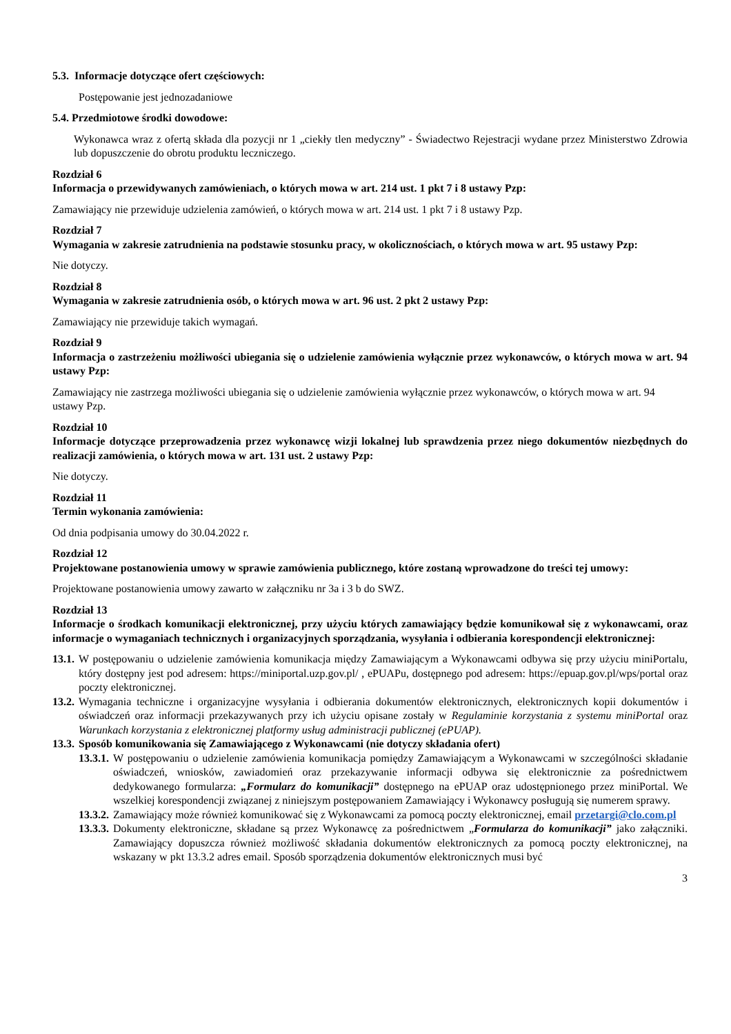5.3. Informacje dotyczące ofert częściowych:
Postępowanie jest jednozadaniowe
5.4. Przedmiotowe środki dowodowe:
Wykonawca wraz z ofertą składa dla pozycji nr 1 „ciekły tlen medyczny” - Świadectwo Rejestracji wydane przez Ministerstwo Zdrowia lub dopuszczenie do obrotu produktu leczniczego.
Rozdział 6
Informacja o przewidywanych zamówieniach, o których mowa w art. 214 ust. 1 pkt 7 i 8 ustawy Pzp:
Zamawiający nie przewiduje udzielenia zamówień, o których mowa w art. 214 ust. 1 pkt 7 i 8 ustawy Pzp.
Rozdział 7
Wymagania w zakresie zatrudnienia na podstawie stosunku pracy, w okolicznościach, o których mowa w art. 95 ustawy Pzp:
Nie dotyczy.
Rozdział 8
Wymagania w zakresie zatrudnienia osób, o których mowa w art. 96 ust. 2 pkt 2 ustawy Pzp:
Zamawiający nie przewiduje takich wymagań.
Rozdział 9
Informacja o zastrzeżeniu możliwości ubiegania się o udzielenie zamówienia wyłącznie przez wykonawców, o których mowa w art. 94 ustawy Pzp:
Zamawiający nie zastrzega możliwości ubiegania się o udzielenie zamówienia wyłącznie przez wykonawców, o których mowa w art. 94 ustawy Pzp.
Rozdział 10
Informacje dotyczące przeprowadzenia przez wykonawcę wizji lokalnej lub sprawdzenia przez niego dokumentów niezbędnych do realizacji zamówienia, o których mowa w art. 131 ust. 2 ustawy Pzp:
Nie dotyczy.
Rozdział 11
Termin wykonania zamówienia:
Od dnia podpisania umowy do 30.04.2022 r.
Rozdział 12
Projektowane postanowienia umowy w sprawie zamówienia publicznego, które zostaną wprowadzone do treści tej umowy:
Projektowane postanowienia umowy zawarto w załączniku nr 3a i 3 b do SWZ.
Rozdział 13
Informacje o środkach komunikacji elektronicznej, przy użyciu których zamawiający będzie komunikował się z wykonawcami, oraz informacje o wymaganiach technicznych i organizacyjnych sporządzania, wysyłania i odbierania korespondencji elektronicznej:
13.1. W postępowaniu o udzielenie zamówienia komunikacja między Zamawiającym a Wykonawcami odbywa się przy użyciu miniPortalu, który dostępny jest pod adresem: https://miniportal.uzp.gov.pl/ , ePUAPu, dostępnego pod adresem: https://epuap.gov.pl/wps/portal oraz poczty elektronicznej.
13.2. Wymagania techniczne i organizacyjne wysyłania i odbierania dokumentów elektronicznych, elektronicznych kopii dokumentów i oświadczeń oraz informacji przekazywanych przy ich użyciu opisane zostały w Regulaminie korzystania z systemu miniPortal oraz Warunkach korzystania z elektronicznej platformy usług administracji publicznej (ePUAP).
13.3. Sposób komunikowania się Zamawiającego z Wykonawcami (nie dotyczy składania ofert)
13.3.1. W postępowaniu o udzielenie zamówienia komunikacja pomiędzy Zamawiającym a Wykonawcami w szczególności składanie oświadczeń, wniosków, zawiadomień oraz przekazywanie informacji odbywa się elektronicznie za pośrednictwem dedykowanego formularza: „Formularz do komunikacji” dostępnego na ePUAP oraz udostępnionego przez miniPortal. We wszelkiej korespondencji związanej z niniejszym postępowaniem Zamawiający i Wykonawcy posługują się numerem sprawy.
13.3.2. Zamawiający może również komunikować się z Wykonawcami za pomocą poczty elektronicznej, email przetargi@clo.com.pl
13.3.3. Dokumenty elektroniczne, składane są przez Wykonawcę za pośrednictwem „Formularza do komunikacji” jako załączniki. Zamawiający dopuszcza również możliwość składania dokumentów elektronicznych za pomocą poczty elektronicznej, na wskazany w pkt 13.3.2 adres email. Sposób sporządzenia dokumentów elektronicznych musi być
3